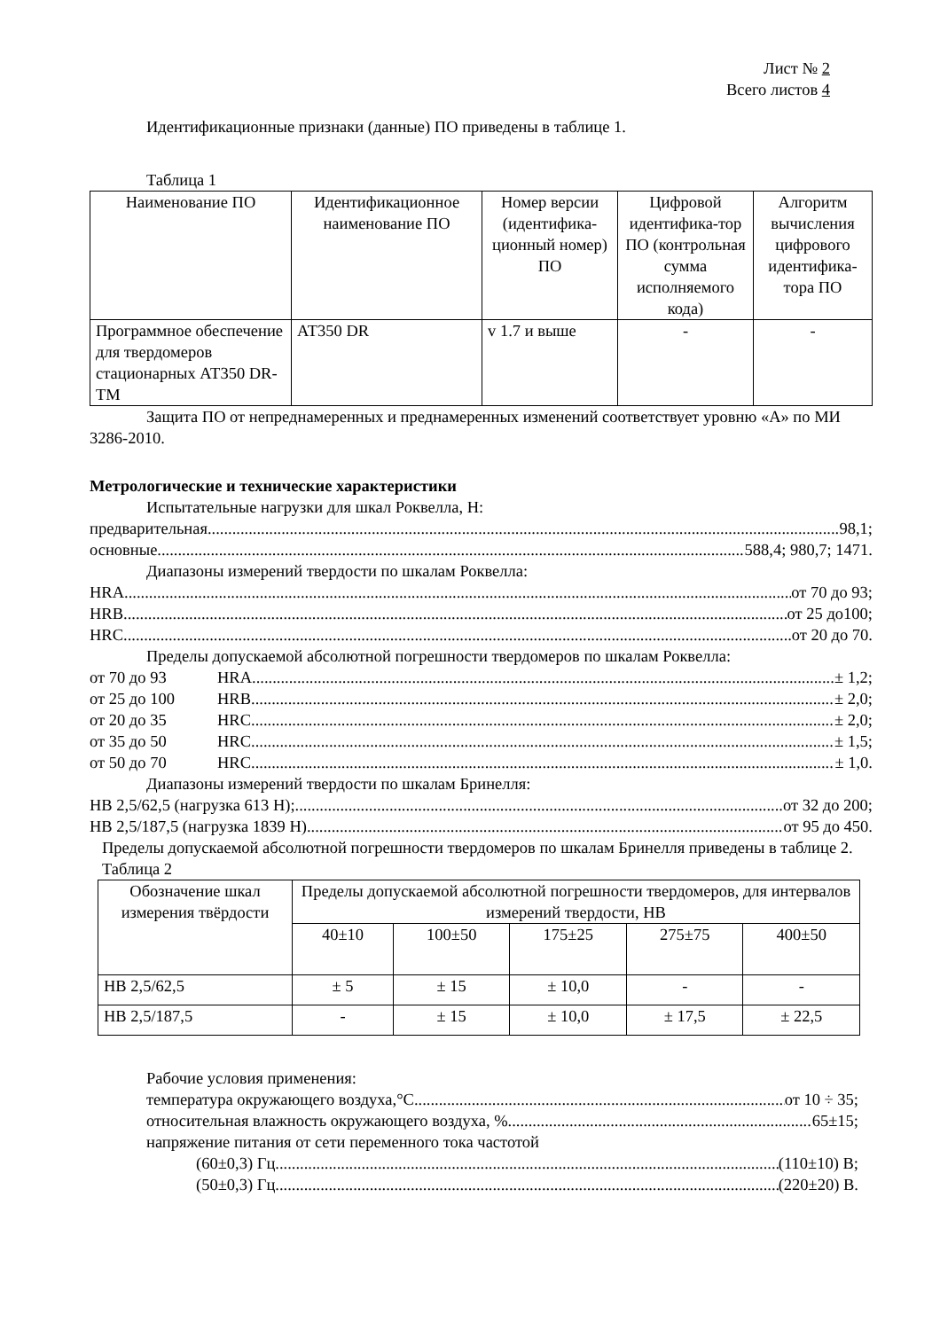Лист № 2
Всего листов 4
Идентификационные признаки (данные) ПО приведены в таблице 1.
Таблица 1
| Наименование ПО | Идентификационное наименование ПО | Номер версии (идентифика-ционный номер) ПО | Цифровой идентифика-тор ПО (контрольная сумма исполняемого кода) | Алгоритм вычисления цифрового идентифика-тора ПО |
| --- | --- | --- | --- | --- |
| Программное обеспечение для твердомеров стационарных АТ350 DR-TM | АТ350 DR | v 1.7 и выше | - | - |
Защита ПО от непреднамеренных и преднамеренных изменений соответствует уровню «А» по МИ 3286-2010.
Метрологические и технические характеристики
Испытательные нагрузки для шкал Роквелла, Н:
предварительная 98,1;
основные 588,4; 980,7; 1471.
Диапазоны измерений твердости по шкалам Роквелла:
HRA от 70 до 93;
HRB от 25 до100;
HRC от 20 до 70.
Пределы допускаемой абсолютной погрешности твердомеров по шкалам Роквелла:
от 70 до 93 HRA ± 1,2;
от 25 до 100 HRB ± 2,0;
от 20 до 35 HRC ± 2,0;
от 35 до 50 HRC ± 1,5;
от 50 до 70 HRC ± 1,0.
Диапазоны измерений твердости по шкалам Бринелля:
НВ 2,5/62,5 (нагрузка 613 Н); от 32 до 200;
НВ 2,5/187,5 (нагрузка 1839 Н) от 95 до 450.
Пределы допускаемой абсолютной погрешности твердомеров по шкалам Бринелля приведены в таблице 2.
Таблица 2
| Обозначение шкал измерения твёрдости | Пределы допускаемой абсолютной погрешности твердомеров, для интервалов измерений твердости, НВ | | | | |
| --- | --- | --- | --- | --- | --- |
| | 40±10 | 100±50 | 175±25 | 275±75 | 400±50 |
| НВ 2,5/62,5 | ± 5 | ± 15 | ± 10,0 | - | - |
| НВ 2,5/187,5 | - | ± 15 | ± 10,0 | ± 17,5 | ± 22,5 |
Рабочие условия применения:
температура окружающего воздуха,°С от 10 ÷ 35;
относительная влажность окружающего воздуха, % 65±15;
напряжение питания от сети переменного тока частотой
(60±0,3) Гц (110±10) В;
(50±0,3) Гц (220±20) В.